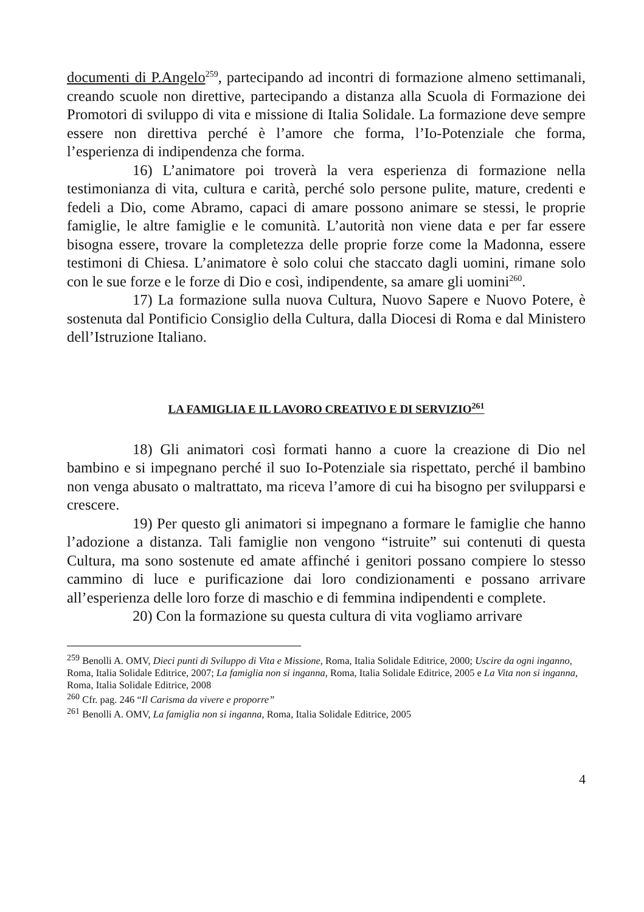documenti di P.Angelo<sup>259</sup>, partecipando ad incontri di formazione almeno settimanali, creando scuole non direttive, partecipando a distanza alla Scuola di Formazione dei Promotori di sviluppo di vita e missione di Italia Solidale. La formazione deve sempre essere non direttiva perché è l’amore che forma, l’Io-Potenziale che forma, l’esperienza di indipendenza che forma.
16) L’animatore poi troverà la vera esperienza di formazione nella testimonianza di vita, cultura e carità, perché solo persone pulite, mature, credenti e fedeli a Dio, come Abramo, capaci di amare possono animare se stessi, le proprie famiglie, le altre famiglie e le comunità. L’autorità non viene data e per far essere bisogna essere, trovare la completezza delle proprie forze come la Madonna, essere testimoni di Chiesa. L’animatore è solo colui che staccato dagli uomini, rimane solo con le sue forze e le forze di Dio e così, indipendente, sa amare gli uomini<sup>260</sup>.
17) La formazione sulla nuova Cultura, Nuovo Sapere e Nuovo Potere, è sostenuta dal Pontificio Consiglio della Cultura, dalla Diocesi di Roma e dal Ministero dell’Istruzione Italiano.
LA FAMIGLIA E IL LAVORO CREATIVO E DI SERVIZIO<sup>261</sup>
18) Gli animatori così formati hanno a cuore la creazione di Dio nel bambino e si impegnano perché il suo Io-Potenziale sia rispettato, perché il bambino non venga abusato o maltrattato, ma riceva l’amore di cui ha bisogno per svilupparsi e crescere.
19) Per questo gli animatori si impegnano a formare le famiglie che hanno l’adozione a distanza. Tali famiglie non vengono “istruite” sui contenuti di questa Cultura, ma sono sostenute ed amate affinché i genitori possano compiere lo stesso cammino di luce e purificazione dai loro condizionamenti e possano arrivare all’esperienza delle loro forze di maschio e di femmina indipendenti e complete.
20) Con la formazione su questa cultura di vita vogliamo arrivare
<sup>259</sup> Benolli A. OMV, Dieci punti di Sviluppo di Vita e Missione, Roma, Italia Solidale Editrice, 2000; Uscire da ogni inganno, Roma, Italia Solidale Editrice, 2007; La famiglia non si inganna, Roma, Italia Solidale Editrice, 2005 e La Vita non si inganna, Roma, Italia Solidale Editrice, 2008
<sup>260</sup> Cfr. pag. 246 “Il Carisma da vivere e proporre”
<sup>261</sup> Benolli A. OMV, La famiglia non si inganna, Roma, Italia Solidale Editrice, 2005
4